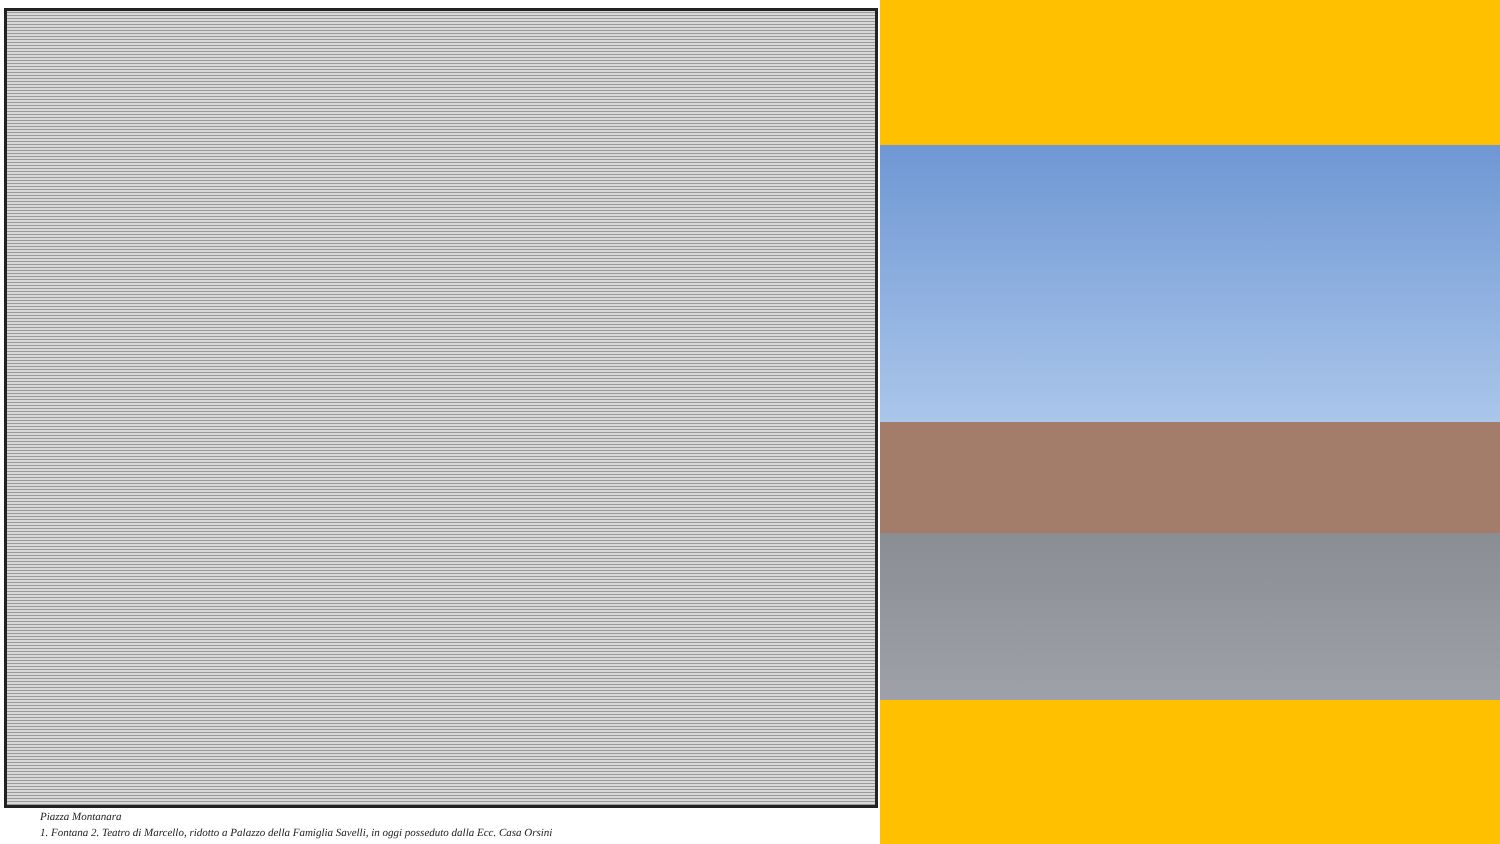Piazza Montanara
1. Fontana 2. Teatro di Marcello, ridotto a Palazzo della Famiglia Savelli, in oggi posseduto dalla Ecc. Casa Orsini